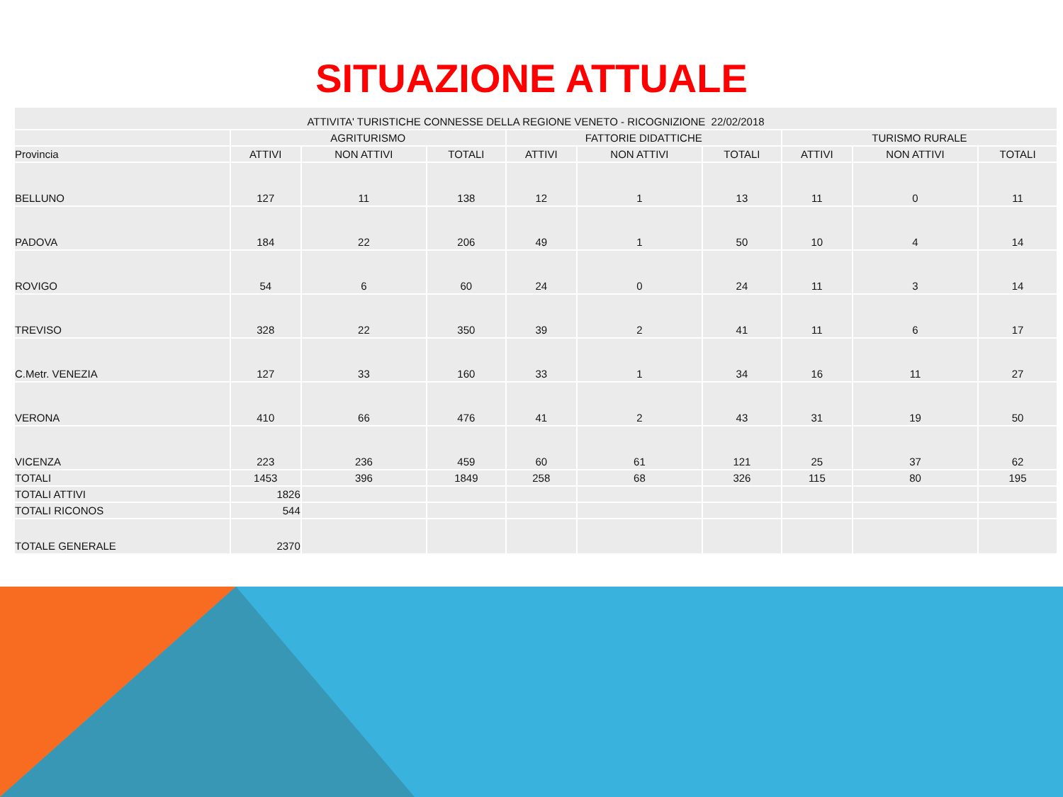SITUAZIONE ATTUALE
| ATTIVITA' TURISTICHE CONNESSE DELLA REGIONE VENETO - RICOGNIZIONE 22/02/2018 | | | | | | | | | |
| --- | --- | --- | --- | --- | --- | --- | --- | --- | --- |
| | AGRITURISMO | | | FATTORIE DIDATTICHE | | | TURISMO RURALE | | |
| Provincia | ATTIVI | NON ATTIVI | TOTALI | ATTIVI | NON ATTIVI | TOTALI | ATTIVI | NON ATTIVI | TOTALI |
| BELLUNO | 127 | 11 | 138 | 12 | 1 | 13 | 11 | 0 | 11 |
| PADOVA | 184 | 22 | 206 | 49 | 1 | 50 | 10 | 4 | 14 |
| ROVIGO | 54 | 6 | 60 | 24 | 0 | 24 | 11 | 3 | 14 |
| TREVISO | 328 | 22 | 350 | 39 | 2 | 41 | 11 | 6 | 17 |
| C.Metr. VENEZIA | 127 | 33 | 160 | 33 | 1 | 34 | 16 | 11 | 27 |
| VERONA | 410 | 66 | 476 | 41 | 2 | 43 | 31 | 19 | 50 |
| VICENZA | 223 | 236 | 459 | 60 | 61 | 121 | 25 | 37 | 62 |
| TOTALI | 1453 | 396 | 1849 | 258 | 68 | 326 | 115 | 80 | 195 |
| TOTALI ATTIVI | 1826 | | | | | | | | |
| TOTALI RICONOS | 544 | | | | | | | | |
| TOTALE GENERALE | 2370 | | | | | | | | |